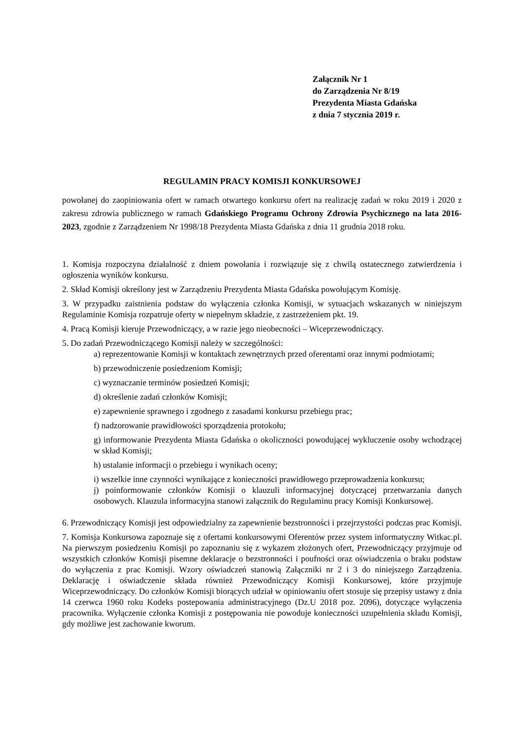Załącznik Nr 1
do Zarządzenia Nr 8/19
Prezydenta Miasta Gdańska
z dnia 7 stycznia 2019 r.
REGULAMIN PRACY KOMISJI KONKURSOWEJ
powołanej do zaopiniowania ofert w ramach otwartego konkursu ofert na realizację zadań w roku 2019 i 2020 z zakresu zdrowia publicznego w ramach Gdańskiego Programu Ochrony Zdrowia Psychicznego na lata 2016-2023, zgodnie z Zarządzeniem Nr 1998/18 Prezydenta Miasta Gdańska z dnia 11 grudnia 2018 roku.
1. Komisja rozpoczyna działalność z dniem powołania i rozwiązuje się z chwilą ostatecznego zatwierdzenia i ogłoszenia wyników konkursu.
2. Skład Komisji określony jest w Zarządzeniu Prezydenta Miasta Gdańska powołującym Komisję.
3. W przypadku zaistnienia podstaw do wyłączenia członka Komisji, w sytuacjach wskazanych w niniejszym Regulaminie Komisja rozpatruje oferty w niepełnym składzie, z zastrzeżeniem pkt. 19.
4. Pracą Komisji kieruje Przewodniczący, a w razie jego nieobecności – Wiceprzewodniczący.
5. Do zadań Przewodniczącego Komisji należy w szczególności:
a) reprezentowanie Komisji w kontaktach zewnętrznych przed oferentami oraz innymi podmiotami;
b) przewodniczenie posiedzeniom Komisji;
c) wyznaczanie terminów posiedzeń Komisji;
d) określenie zadań członków Komisji;
e) zapewnienie sprawnego i zgodnego z zasadami konkursu przebiegu prac;
f) nadzorowanie prawidłowości sporządzenia protokołu;
g) informowanie Prezydenta Miasta Gdańska o okoliczności powodującej wykluczenie osoby wchodzącej w skład Komisji;
h) ustalanie informacji o przebiegu i wynikach oceny;
i) wszelkie inne czynności wynikające z konieczności prawidłowego przeprowadzenia konkursu;
j) poinformowanie członków Komisji o klauzuli informacyjnej dotyczącej przetwarzania danych osobowych. Klauzula informacyjna stanowi załącznik do Regulaminu pracy Komisji Konkursowej.
6. Przewodniczący Komisji jest odpowiedzialny za zapewnienie bezstronności i przejrzystości podczas prac Komisji.
7. Komisja Konkursowa zapoznaje się z ofertami konkursowymi Oferentów przez system informatyczny Witkac.pl. Na pierwszym posiedzeniu Komisji po zapoznaniu się z wykazem złożonych ofert, Przewodniczący przyjmuje od wszystkich członków Komisji pisemne deklaracje o bezstronności i poufności oraz oświadczenia o braku podstaw do wyłączenia z prac Komisji. Wzory oświadczeń stanowią Załączniki nr 2 i 3 do niniejszego Zarządzenia. Deklarację i oświadczenie składa również Przewodniczący Komisji Konkursowej, które przyjmuje Wiceprzewodniczący. Do członków Komisji biorących udział w opiniowaniu ofert stosuje się przepisy ustawy z dnia 14 czerwca 1960 roku Kodeks postepowania administracyjnego (Dz.U 2018 poz. 2096), dotyczące wyłączenia pracownika. Wyłączenie członka Komisji z postępowania nie powoduje konieczności uzupełnienia składu Komisji, gdy możliwe jest zachowanie kworum.